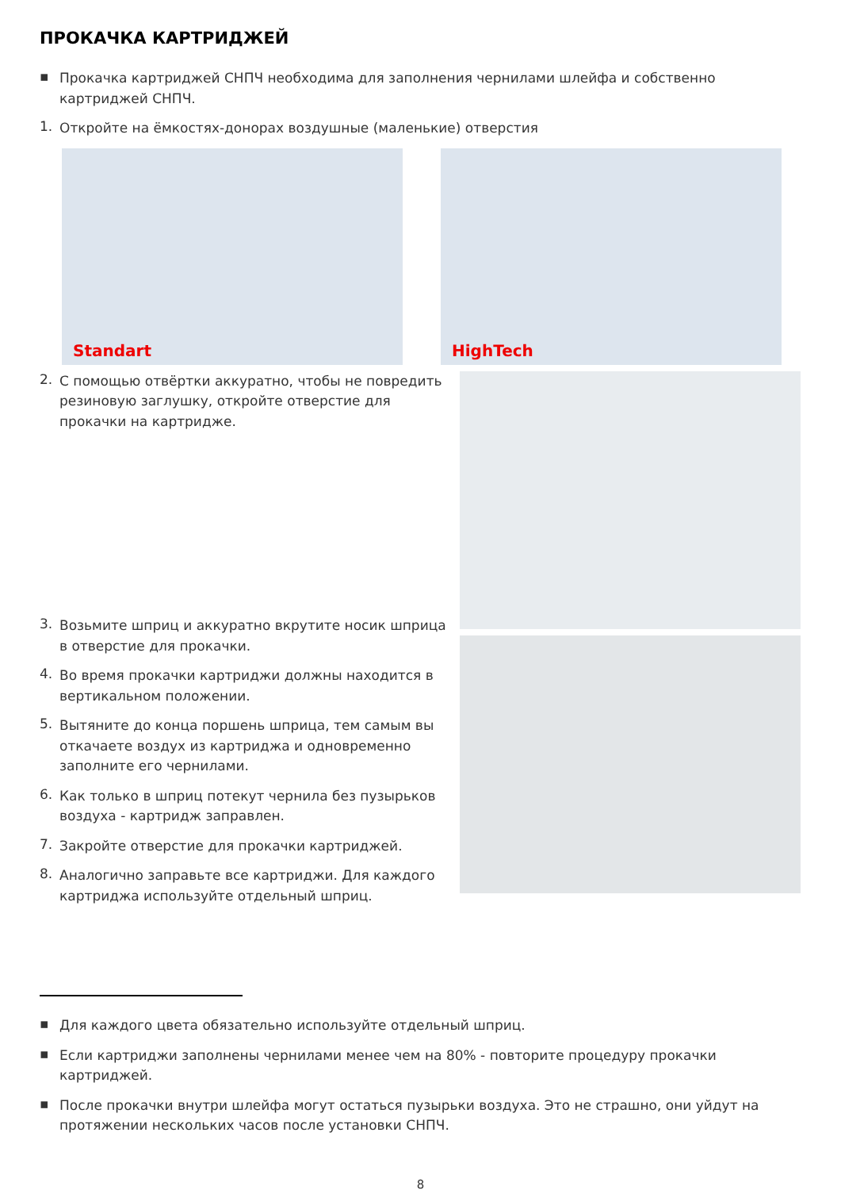ПРОКАЧКА КАРТРИДЖЕЙ
▪
Прокачка картриджей СНПЧ необходима для заполнения чернилами шлейфа и собственно картриджей СНПЧ.
1.
Откройте на ёмкостях-донорах воздушные (маленькие) отверстия
Standart
HighTech
2.
С помощью отвёртки аккуратно, чтобы не повредить резиновую заглушку, откройте отверстие для прокачки на картридже.
3.
Возьмите шприц и аккуратно вкрутите носик шприца в отверстие для прокачки.
4.
Во время прокачки картриджи должны находится в вертикальном положении.
5.
Вытяните до конца поршень шприца, тем самым вы откачаете воздух из картриджа и одновременно заполните его чернилами.
6.
Как только в шприц потекут чернила без пузырьков воздуха - картридж заправлен.
7.
Закройте отверстие для прокачки картриджей.
8.
Аналогично заправьте все картриджи. Для каждого картриджа используйте отдельный шприц.
▪
Для каждого цвета обязательно используйте отдельный шприц.
▪
Если картриджи заполнены чернилами менее чем на 80% - повторите процедуру прокачки картриджей.
▪
После прокачки внутри шлейфа могут остаться пузырьки воздуха. Это не страшно, они уйдут на протяжении нескольких часов после установки СНПЧ.
8